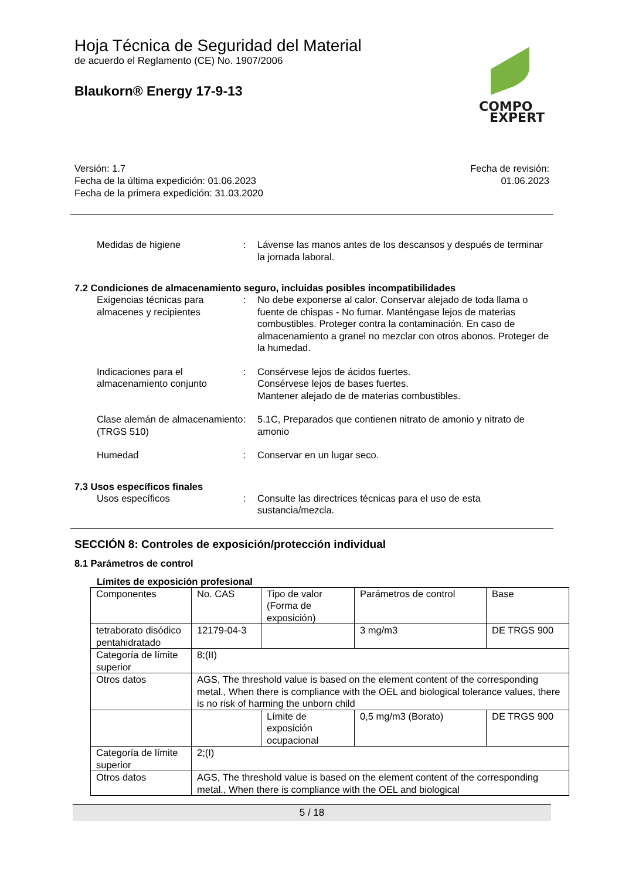COMPO
EXPERT
Hoja Técnica de Seguridad del Material
de acuerdo el Reglamento (CE) No. 1907/2006
Blaukorn® Energy 17-9-13
Versión: 1.7
Fecha de la última expedición: 01.06.2023
Fecha de la primera expedición: 31.03.2020
Fecha de revisión:
01.06.2023
Medidas de higiene : Lávense las manos antes de los descansos y después de terminar la jornada laboral.
7.2 Condiciones de almacenamiento seguro, incluidas posibles incompatibilidades
Exigencias técnicas para almacenes y recipientes
: No debe exponerse al calor. Conservar alejado de toda llama o fuente de chispas - No fumar. Manténgase lejos de materias combustibles. Proteger contra la contaminación. En caso de almacenamiento a granel no mezclar con otros abonos. Proteger de la humedad.
Indicaciones para el almacenamiento conjunto
: Consérvese lejos de ácidos fuertes.
Consérvese lejos de bases fuertes.
Mantener alejado de de materias combustibles.
Clase alemán de almacenamiento (TRGS 510)
: 5.1C, Preparados que contienen nitrato de amonio y nitrato de amonio
Humedad : Conservar en un lugar seco.
7.3 Usos específicos finales
Usos específicos : Consulte las directrices técnicas para el uso de esta sustancia/mezcla.
SECCIÓN 8: Controles de exposición/protección individual
8.1 Parámetros de control
Límites de exposición profesional
| Componentes | No. CAS | Tipo de valor (Forma de exposición) | Parámetros de control | Base |
| tetraborato disódico pentahidratado | 12179-04-3 | | 3 mg/m3 | DE TRGS 900 |
| Categoría de límite superior | 8;(II) | | | |
| Otros datos | AGS, The threshold value is based on the element content of the corresponding metal., When there is compliance with the OEL and biological tolerance values, there is no risk of harming the unborn child | | | |
| | | Límite de exposición ocupacional | 0,5 mg/m3 (Borato) | DE TRGS 900 |
| Categoría de límite superior | 2;(I) | | | |
| Otros datos | AGS, The threshold value is based on the element content of the corresponding metal., When there is compliance with the OEL and biological | | | |
5 / 18